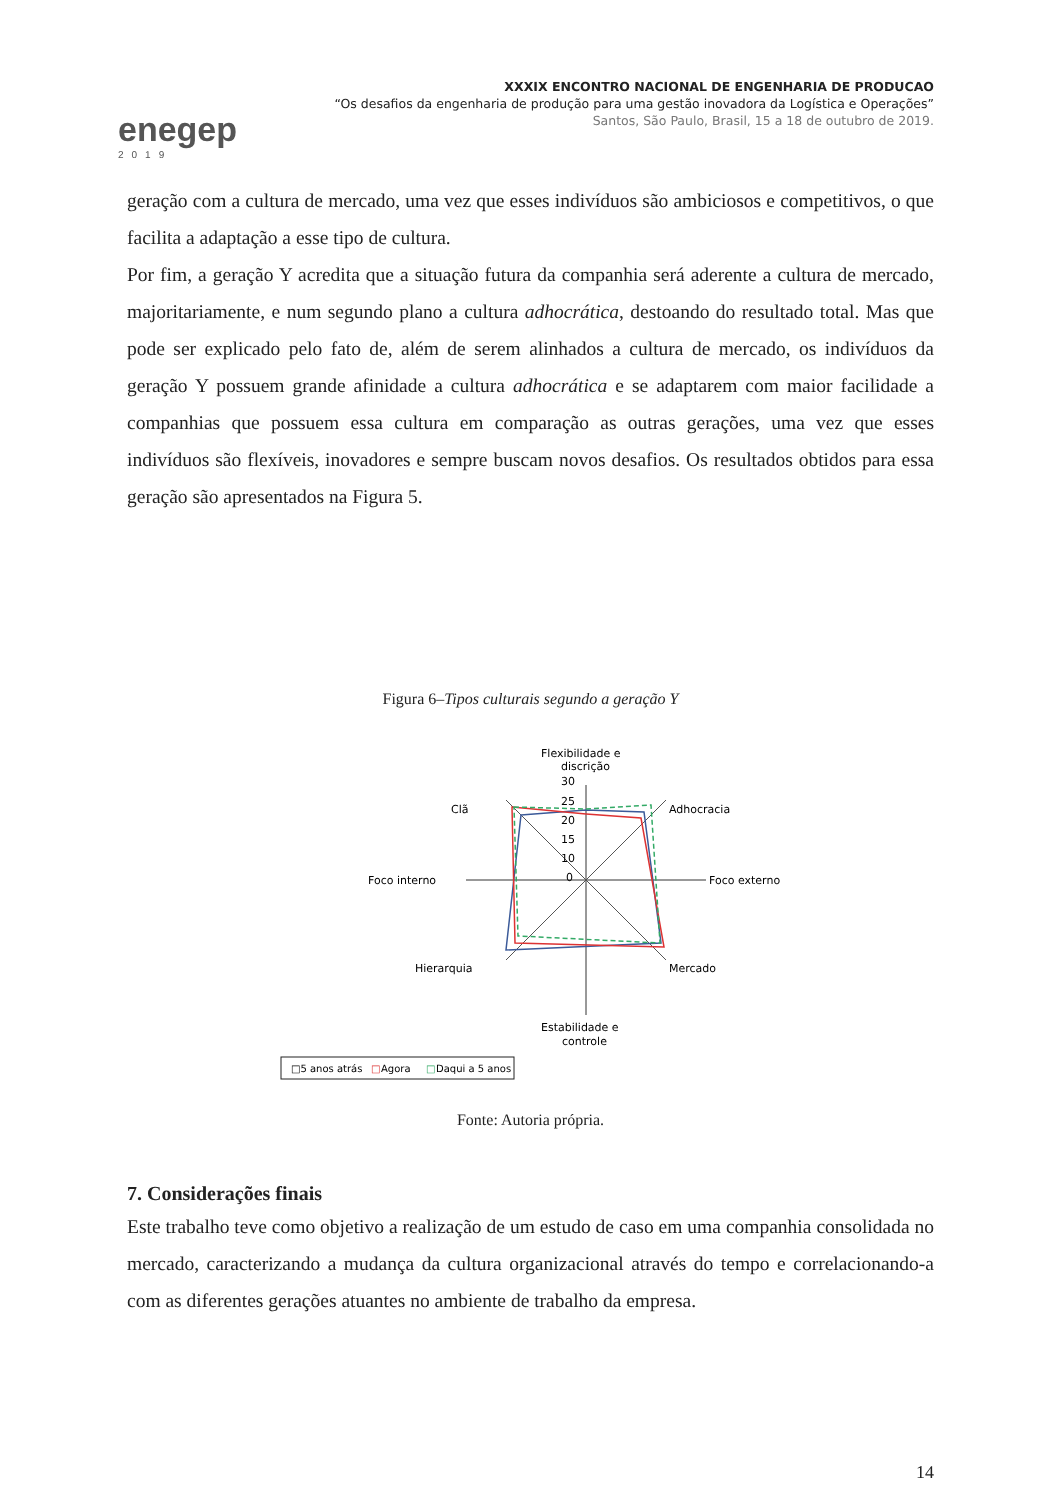enegep
2019
XXXIX ENCONTRO NACIONAL DE ENGENHARIA DE PRODUCAO
“Os desafios da engenharia de produção para uma gestão inovadora da Logística e Operações”
Santos, São Paulo, Brasil, 15 a 18 de outubro de 2019.
geração com a cultura de mercado, uma vez que esses indivíduos são ambiciosos e competitivos, o que facilita a adaptação a esse tipo de cultura.
Por fim, a geração Y acredita que a situação futura da companhia será aderente a cultura de mercado, majoritariamente, e num segundo plano a cultura adhocrática, destoando do resultado total. Mas que pode ser explicado pelo fato de, além de serem alinhados a cultura de mercado, os indivíduos da geração Y possuem grande afinidade a cultura adhocrática e se adaptarem com maior facilidade a companhias que possuem essa cultura em comparação as outras gerações, uma vez que esses indivíduos são flexíveis, inovadores e sempre buscam novos desafios. Os resultados obtidos para essa geração são apresentados na Figura 5.
Figura 6–Tipos culturais segundo a geração Y
Flexibilidade e
discrição
30
25
20
15
10
0
Clã
Adhocracia
Foco interno
Foco externo
Hierarquia
Mercado
Estabilidade e
controle
□5 anos atrás
□
Agora
□
Daqui a 5 anos
Fonte: Autoria própria.
7. Considerações finais
Este trabalho teve como objetivo a realização de um estudo de caso em uma companhia consolidada no mercado, caracterizando a mudança da cultura organizacional através do tempo e correlacionando-a com as diferentes gerações atuantes no ambiente de trabalho da empresa.
14